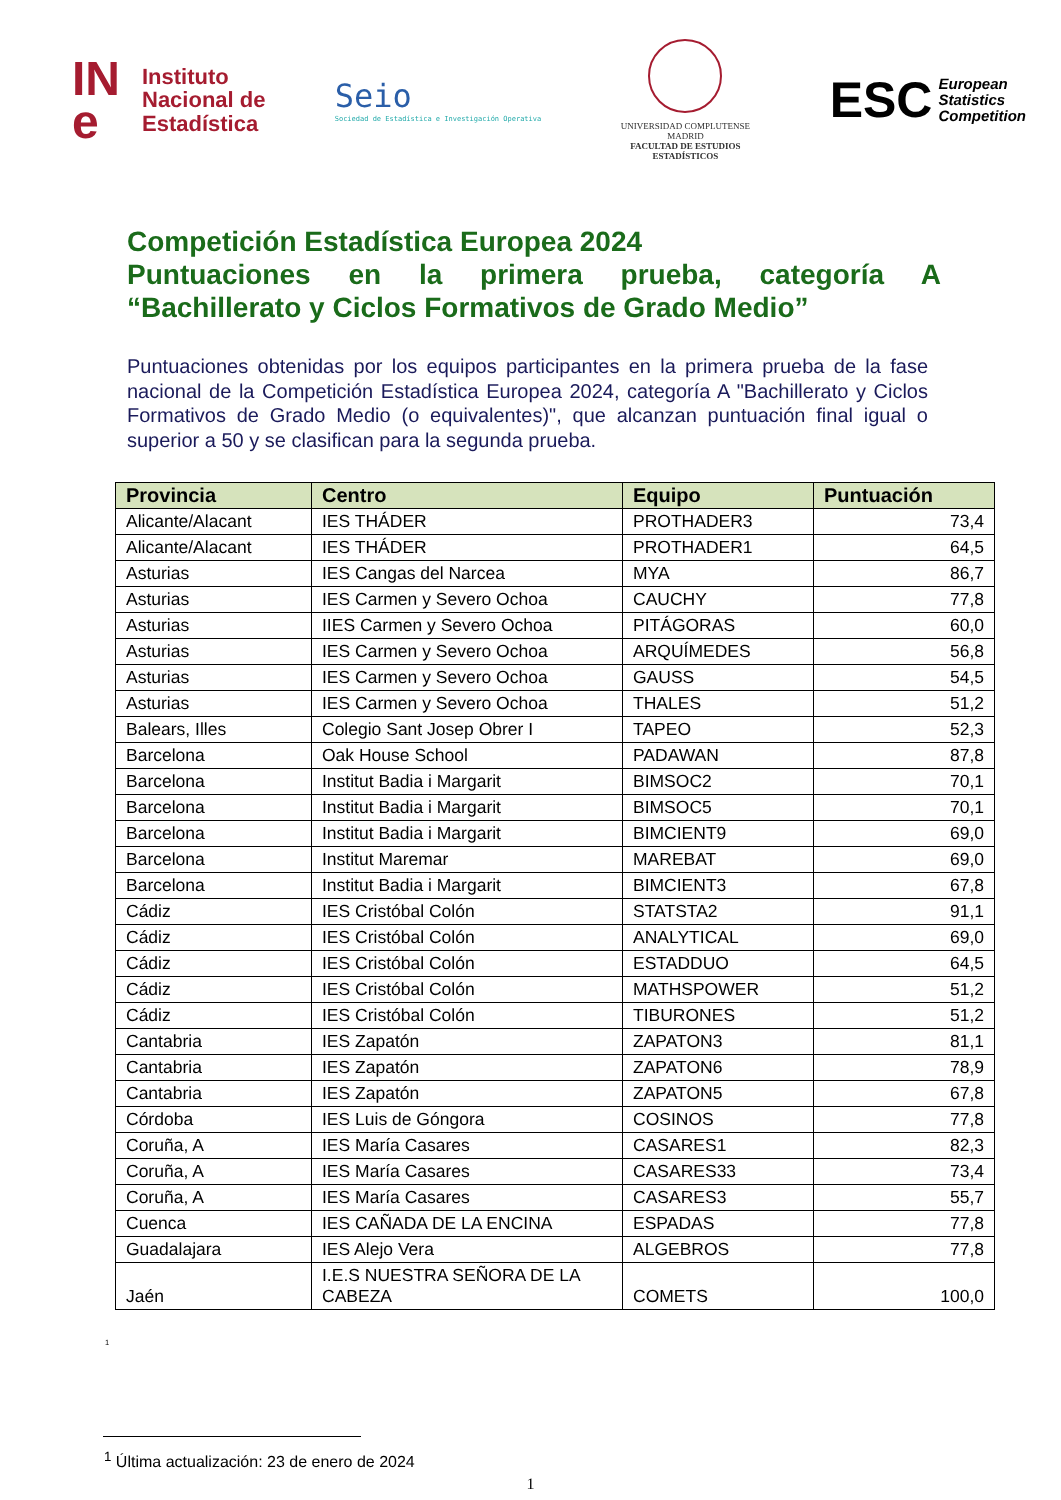IN
e
Instituto
Nacional de
Estadística
Seio
Sociedad de Estadística e Investigación Operativa
UNIVERSIDAD COMPLUTENSE
MADRID
FACULTAD DE ESTUDIOS ESTADÍSTICOS
ESC European
Statistics
Competition
Competición Estadística Europea 2024
Puntuaciones en la primera prueba, categoría A “Bachillerato y Ciclos Formativos de Grado Medio”
Puntuaciones obtenidas por los equipos participantes en la primera prueba de la fase nacional de la Competición Estadística Europea 2024, categoría A "Bachillerato y Ciclos Formativos de Grado Medio (o equivalentes)", que alcanzan puntuación final igual o superior a 50 y se clasifican para la segunda prueba.
| Provincia | Centro | Equipo | Puntuación |
| --- | --- | --- | --- |
| Alicante/Alacant | IES THÁDER | PROTHADER3 | 73,4 |
| Alicante/Alacant | IES THÁDER | PROTHADER1 | 64,5 |
| Asturias | IES Cangas del Narcea | MYA | 86,7 |
| Asturias | IES Carmen y Severo Ochoa | CAUCHY | 77,8 |
| Asturias | IIES Carmen y Severo Ochoa | PITÁGORAS | 60,0 |
| Asturias | IES Carmen y Severo Ochoa | ARQUÍMEDES | 56,8 |
| Asturias | IES Carmen y Severo Ochoa | GAUSS | 54,5 |
| Asturias | IES Carmen y Severo Ochoa | THALES | 51,2 |
| Balears, Illes | Colegio Sant Josep Obrer I | TAPEO | 52,3 |
| Barcelona | Oak House School | PADAWAN | 87,8 |
| Barcelona | Institut Badia i Margarit | BIMSOC2 | 70,1 |
| Barcelona | Institut Badia i Margarit | BIMSOC5 | 70,1 |
| Barcelona | Institut Badia i Margarit | BIMCIENT9 | 69,0 |
| Barcelona | Institut Maremar | MAREBAT | 69,0 |
| Barcelona | Institut Badia i Margarit | BIMCIENT3 | 67,8 |
| Cádiz | IES Cristóbal Colón | STATSTA2 | 91,1 |
| Cádiz | IES Cristóbal Colón | ANALYTICAL | 69,0 |
| Cádiz | IES Cristóbal Colón | ESTADDUO | 64,5 |
| Cádiz | IES Cristóbal Colón | MATHSPOWER | 51,2 |
| Cádiz | IES Cristóbal Colón | TIBURONES | 51,2 |
| Cantabria | IES Zapatón | ZAPATON3 | 81,1 |
| Cantabria | IES Zapatón | ZAPATON6 | 78,9 |
| Cantabria | IES Zapatón | ZAPATON5 | 67,8 |
| Córdoba | IES Luis de Góngora | COSINOS | 77,8 |
| Coruña, A | IES María Casares | CASARES1 | 82,3 |
| Coruña, A | IES María Casares | CASARES33 | 73,4 |
| Coruña, A | IES María Casares | CASARES3 | 55,7 |
| Cuenca | IES CAÑADA DE LA ENCINA | ESPADAS | 77,8 |
| Guadalajara | IES Alejo Vera | ALGEBROS | 77,8 |
| Jaén | I.E.S NUESTRA SEÑORA DE LA CABEZA | COMETS | 100,0 |
<sup>1</sup>
<sup>1</sup> Última actualización: 23 de enero de 2024
1